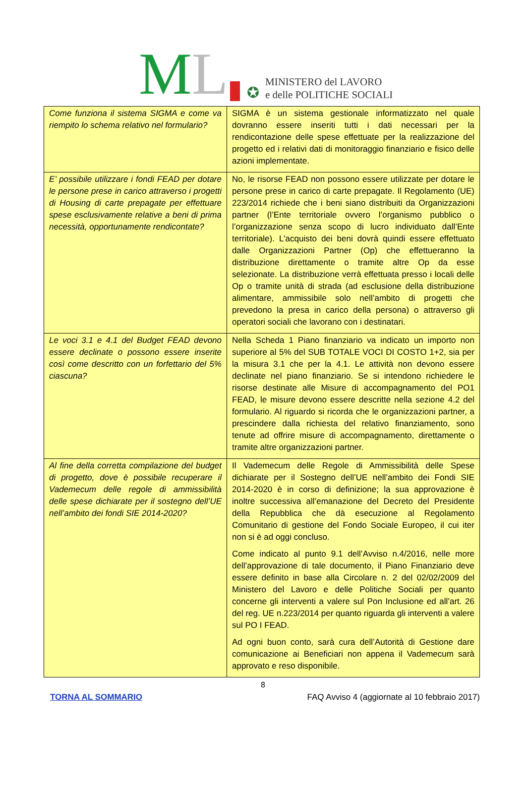M L
✪
MINISTERO del LAVORO
e delle POLITICHE SOCIALI
| Come funziona il sistema SIGMA e come va riempito lo schema relativo nel formulario? | SIGMA è un sistema gestionale informatizzato nel quale dovranno essere inseriti tutti i dati necessari per la rendicontazione delle spese effettuate per la realizzazione del progetto ed i relativi dati di monitoraggio finanziario e fisico delle azioni implementate. |
| E’ possibile utilizzare i fondi FEAD per dotare le persone prese in carico attraverso i progetti di Housing di carte prepagate per effettuare spese esclusivamente relative a beni di prima necessità, opportunamente rendicontate? | No, le risorse FEAD non possono essere utilizzate per dotare le persone prese in carico di carte prepagate. Il Regolamento (UE) 223/2014 richiede che i beni siano distribuiti da Organizzazioni partner (l’Ente territoriale ovvero l’organismo pubblico o l’organizzazione senza scopo di lucro individuato dall’Ente territoriale). L'acquisto dei beni dovrà quindi essere effettuato dalle Organizzazioni Partner (Op) che effettueranno la distribuzione direttamente o tramite altre Op da esse selezionate. La distribuzione verrà effettuata presso i locali delle Op o tramite unità di strada (ad esclusione della distribuzione alimentare, ammissibile solo nell’ambito di progetti che prevedono la presa in carico della persona) o attraverso gli operatori sociali che lavorano con i destinatari. |
| Le voci 3.1 e 4.1 del Budget FEAD devono essere declinate o possono essere inserite così come descritto con un forfettario del 5% ciascuna? | Nella Scheda 1 Piano finanziario va indicato un importo non superiore al 5% del SUB TOTALE VOCI DI COSTO 1+2, sia per la misura 3.1 che per la 4.1. Le attività non devono essere declinate nel piano finanziario. Se si intendono richiedere le risorse destinate alle Misure di accompagnamento del PO1 FEAD, le misure devono essere descritte nella sezione 4.2 del formulario. Al riguardo si ricorda che le organizzazioni partner, a prescindere dalla richiesta del relativo finanziamento, sono tenute ad offrire misure di accompagnamento, direttamente o tramite altre organizzazioni partner. |
| Al fine della corretta compilazione del budget di progetto, dove è possibile recuperare il Vademecum delle regole di ammissibilità delle spese dichiarate per il sostegno dell’UE nell’ambito dei fondi SIE 2014-2020? | Il Vademecum delle Regole di Ammissibilità delle Spese dichiarate per il Sostegno dell’UE nell’ambito dei Fondi SIE 2014-2020 è in corso di definizione; la sua approvazione è inoltre successiva all’emanazione del Decreto del Presidente della Repubblica che dà esecuzione al Regolamento Comunitario di gestione del Fondo Sociale Europeo, il cui iter non si è ad oggi concluso. Come indicato al punto 9.1 dell’Avviso n.4/2016, nelle more dell’approvazione di tale documento, il Piano Finanziario deve essere definito in base alla Circolare n. 2 del 02/02/2009 del Ministero del Lavoro e delle Politiche Sociali per quanto concerne gli interventi a valere sul Pon Inclusione ed all’art. 26 del reg. UE n.223/2014 per quanto riguarda gli interventi a valere sul PO I FEAD. Ad ogni buon conto, sarà cura dell’Autorità di Gestione dare comunicazione ai Beneficiari non appena il Vademecum sarà approvato e reso disponibile. |
8
TORNA AL SOMMARIO FAQ Avviso 4 (aggiornate al 10 febbraio 2017)